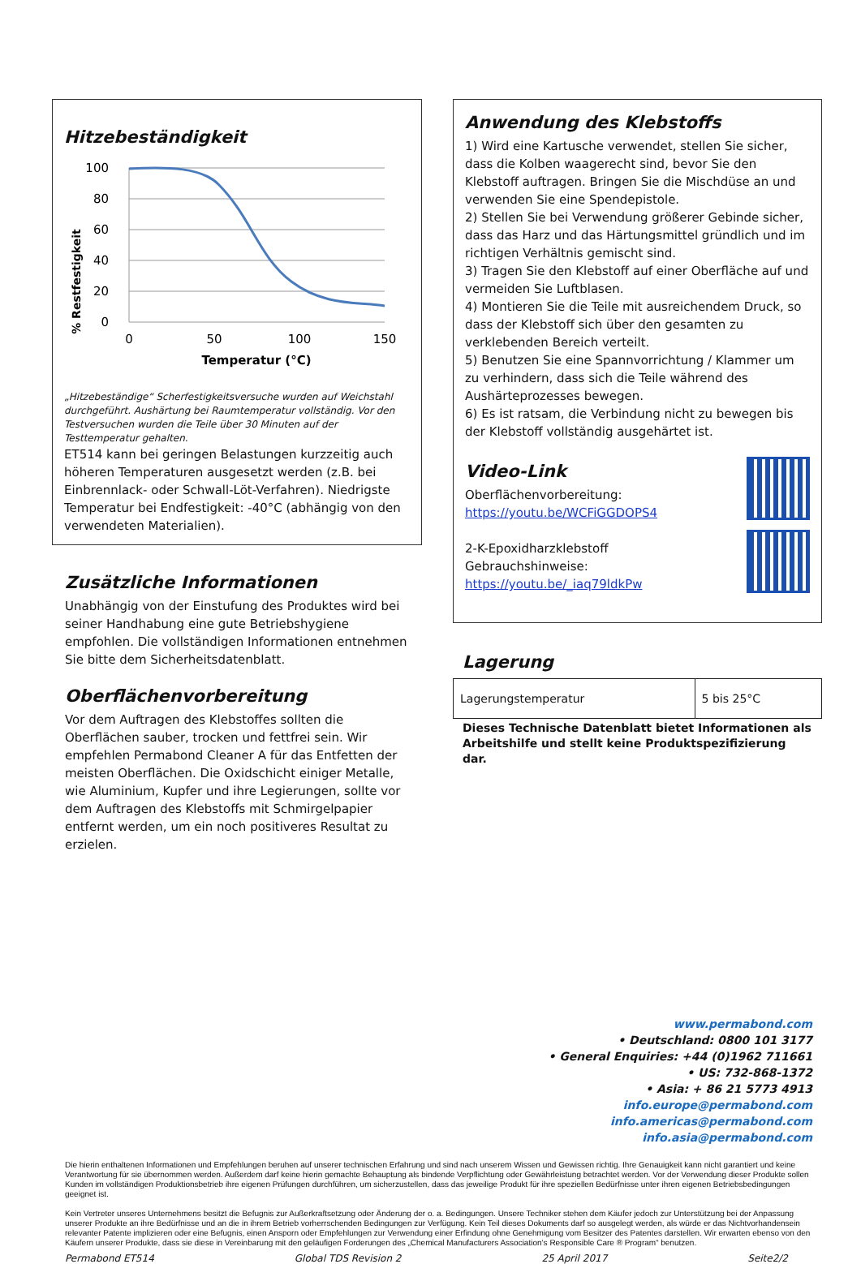Hitzebeständigkeit
% Restfestigkeit
100
80
60
40
20
0
0
50
100
150
Temperatur (°C)
„Hitzebeständige“ Scherfestigkeitsversuche wurden auf Weichstahl durchgeführt. Aushärtung bei Raumtemperatur vollständig. Vor den Testversuchen wurden die Teile über 30 Minuten auf der Testtemperatur gehalten.
ET514 kann bei geringen Belastungen kurzzeitig auch höheren Temperaturen ausgesetzt werden (z.B. bei Einbrennlack- oder Schwall-Löt-Verfahren). Niedrigste Temperatur bei Endfestigkeit: -40°C (abhängig von den verwendeten Materialien).
Zusätzliche Informationen
Unabhängig von der Einstufung des Produktes wird bei seiner Handhabung eine gute Betriebshygiene empfohlen. Die vollständigen Informationen entnehmen Sie bitte dem Sicherheitsdatenblatt.
Oberflächenvorbereitung
Vor dem Auftragen des Klebstoffes sollten die Oberflächen sauber, trocken und fettfrei sein. Wir empfehlen Permabond Cleaner A für das Entfetten der meisten Oberflächen. Die Oxidschicht einiger Metalle, wie Aluminium, Kupfer und ihre Legierungen, sollte vor dem Auftragen des Klebstoffs mit Schmirgelpapier entfernt werden, um ein noch positiveres Resultat zu erzielen.
Anwendung des Klebstoffs
1) Wird eine Kartusche verwendet, stellen Sie sicher, dass die Kolben waagerecht sind, bevor Sie den Klebstoff auftragen. Bringen Sie die Mischdüse an und verwenden Sie eine Spendepistole.
2) Stellen Sie bei Verwendung größerer Gebinde sicher, dass das Harz und das Härtungsmittel gründlich und im richtigen Verhältnis gemischt sind.
3) Tragen Sie den Klebstoff auf einer Oberfläche auf und vermeiden Sie Luftblasen.
4) Montieren Sie die Teile mit ausreichendem Druck, so dass der Klebstoff sich über den gesamten zu verklebenden Bereich verteilt.
5) Benutzen Sie eine Spannvorrichtung / Klammer um zu verhindern, dass sich die Teile während des Aushärteprozesses bewegen.
6) Es ist ratsam, die Verbindung nicht zu bewegen bis der Klebstoff vollständig ausgehärtet ist.
Video-Link
Oberflächenvorbereitung:
https://youtu.be/WCFiGGDOPS4
2-K-Epoxidharzklebstoff
Gebrauchshinweise:
https://youtu.be/_iaq79ldkPw
Lagerung
| Lagerungstemperatur | 5 bis 25°C |
Dieses Technische Datenblatt bietet Informationen als Arbeitshilfe und stellt keine Produktspezifizierung dar.
www.permabond.com
• Deutschland: 0800 101 3177
• General Enquiries: +44 (0)1962 711661
• US: 732-868-1372
• Asia: + 86 21 5773 4913
info.europe@permabond.com
info.americas@permabond.com
info.asia@permabond.com
Die hierin enthaltenen Informationen und Empfehlungen beruhen auf unserer technischen Erfahrung und sind nach unserem Wissen und Gewissen richtig. Ihre Genauigkeit kann nicht garantiert und keine Verantwortung für sie übernommen werden. Außerdem darf keine hierin gemachte Behauptung als bindende Verpflichtung oder Gewährleistung betrachtet werden. Vor der Verwendung dieser Produkte sollen Kunden im vollständigen Produktionsbetrieb ihre eigenen Prüfungen durchführen, um sicherzustellen, dass das jeweilige Produkt für ihre speziellen Bedürfnisse unter ihren eigenen Betriebsbedingungen geeignet ist.
Kein Vertreter unseres Unternehmens besitzt die Befugnis zur Außerkraftsetzung oder Änderung der o. a. Bedingungen. Unsere Techniker stehen dem Käufer jedoch zur Unterstützung bei der Anpassung unserer Produkte an ihre Bedürfnisse und an die in ihrem Betrieb vorherrschenden Bedingungen zur Verfügung. Kein Teil dieses Dokuments darf so ausgelegt werden, als würde er das Nichtvorhandensein relevanter Patente implizieren oder eine Befugnis, einen Ansporn oder Empfehlungen zur Verwendung einer Erfindung ohne Genehmigung vom Besitzer des Patentes darstellen. Wir erwarten ebenso von den Käufern unserer Produkte, dass sie diese in Vereinbarung mit den geläufigen Forderungen des „Chemical Manufacturers Association’s Responsible Care ® Program“ benutzen.
Permabond ET514 Global TDS Revision 2 25 April 2017 Seite2/2